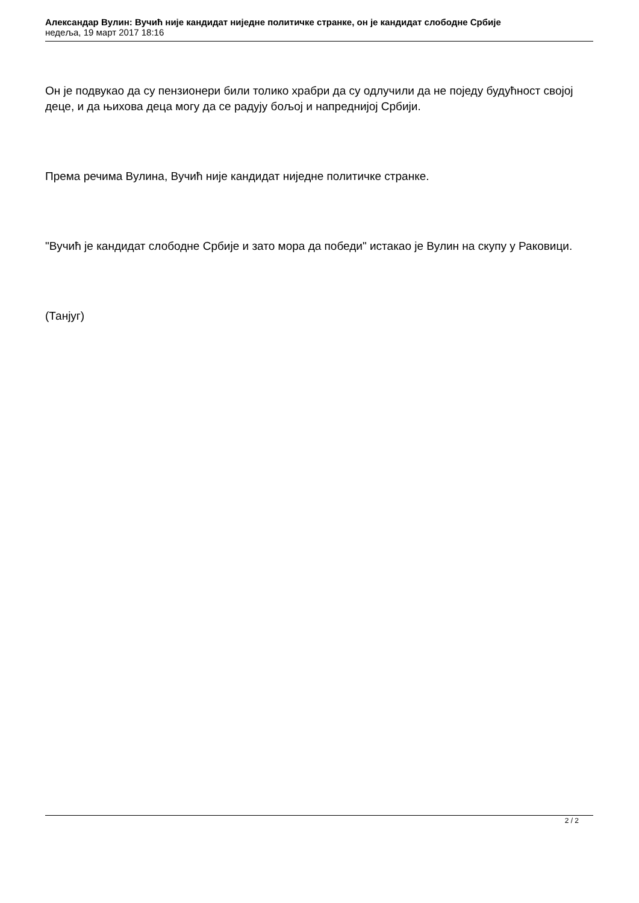Александар Вулин: Вучић није кандидат ниједне политичке странке, он је кандидат слободне Србије
недеља, 19 март 2017 18:16
Он је подвукао да су пензионери били толико храбри да су одлучили да не поједу будућност својој деце, и да њихова деца могу да се радују бољој и напреднијој Србији.
Према речима Вулина, Вучић није кандидат ниједне политичке странке.
"Вучић је кандидат слободне Србије и зато мора да победи" истакао је Вулин на скупу у Раковици.
(Танјуг)
2 / 2